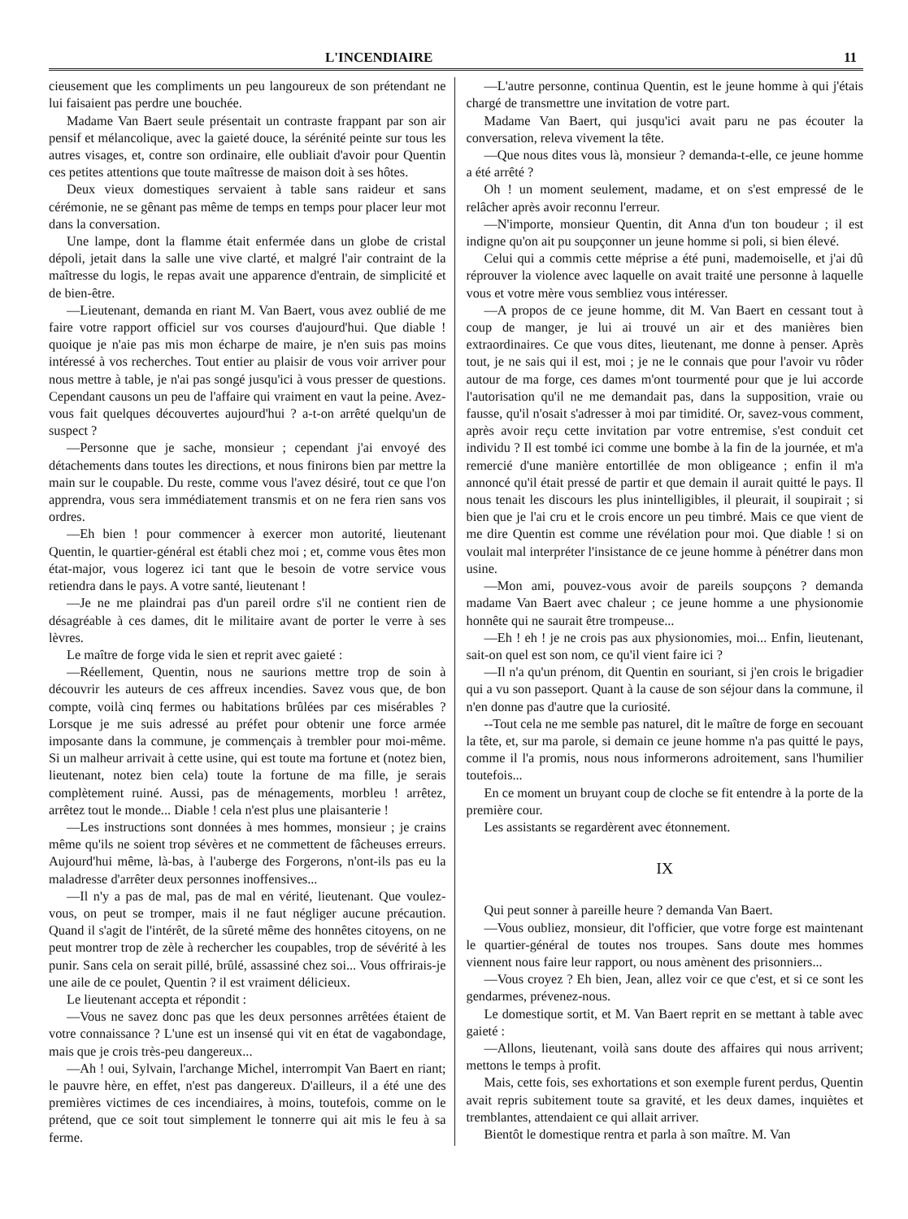L'INCENDIAIRE 11
cieusement que les compliments un peu langoureux de son prétendant ne lui faisaient pas perdre une bouchée.
Madame Van Baert seule présentait un contraste frappant par son air pensif et mélancolique, avec la gaieté douce, la sérénité peinte sur tous les autres visages, et, contre son ordinaire, elle oubliait d'avoir pour Quentin ces petites attentions que toute maîtresse de maison doit à ses hôtes.
Deux vieux domestiques servaient à table sans raideur et sans cérémonie, ne se gênant pas même de temps en temps pour placer leur mot dans la conversation.
Une lampe, dont la flamme était enfermée dans un globe de cristal dépoli, jetait dans la salle une vive clarté, et malgré l'air contraint de la maîtresse du logis, le repas avait une apparence d'entrain, de simplicité et de bien-être.
—Lieutenant, demanda en riant M. Van Baert, vous avez oublié de me faire votre rapport officiel sur vos courses d'aujourd'hui. Que diable ! quoique je n'aie pas mis mon écharpe de maire, je n'en suis pas moins intéressé à vos recherches. Tout entier au plaisir de vous voir arriver pour nous mettre à table, je n'ai pas songé jusqu'ici à vous presser de questions. Cependant causons un peu de l'affaire qui vraiment en vaut la peine. Avez-vous fait quelques découvertes aujourd'hui ? a-t-on arrêté quelqu'un de suspect ?
—Personne que je sache, monsieur ; cependant j'ai envoyé des détachements dans toutes les directions, et nous finirons bien par mettre la main sur le coupable. Du reste, comme vous l'avez désiré, tout ce que l'on apprendra, vous sera immédiatement transmis et on ne fera rien sans vos ordres.
—Eh bien ! pour commencer à exercer mon autorité, lieutenant Quentin, le quartier-général est établi chez moi ; et, comme vous êtes mon état-major, vous logerez ici tant que le besoin de votre service vous retiendra dans le pays. A votre santé, lieutenant !
—Je ne me plaindrai pas d'un pareil ordre s'il ne contient rien de désagréable à ces dames, dit le militaire avant de porter le verre à ses lèvres.
Le maître de forge vida le sien et reprit avec gaieté :
—Réellement, Quentin, nous ne saurions mettre trop de soin à découvrir les auteurs de ces affreux incendies. Savez vous que, de bon compte, voilà cinq fermes ou habitations brûlées par ces misérables ? Lorsque je me suis adressé au préfet pour obtenir une force armée imposante dans la commune, je commençais à trembler pour moi-même. Si un malheur arrivait à cette usine, qui est toute ma fortune et (notez bien, lieutenant, notez bien cela) toute la fortune de ma fille, je serais complètement ruiné. Aussi, pas de ménagements, morbleu ! arrêtez, arrêtez tout le monde... Diable ! cela n'est plus une plaisanterie !
—Les instructions sont données à mes hommes, monsieur ; je crains même qu'ils ne soient trop sévères et ne commettent de fâcheuses erreurs. Aujourd'hui même, là-bas, à l'auberge des Forgerons, n'ont-ils pas eu la maladresse d'arrêter deux personnes inoffensives...
—Il n'y a pas de mal, pas de mal en vérité, lieutenant. Que voulez-vous, on peut se tromper, mais il ne faut négliger aucune précaution. Quand il s'agit de l'intérêt, de la sûreté même des honnêtes citoyens, on ne peut montrer trop de zèle à rechercher les coupables, trop de sévérité à les punir. Sans cela on serait pillé, brûlé, assassiné chez soi... Vous offrirais-je une aile de ce poulet, Quentin ? il est vraiment délicieux.
Le lieutenant accepta et répondit :
—Vous ne savez donc pas que les deux personnes arrêtées étaient de votre connaissance ? L'une est un insensé qui vit en état de vagabondage, mais que je crois très-peu dangereux...
—Ah ! oui, Sylvain, l'archange Michel, interrompit Van Baert en riant; le pauvre hère, en effet, n'est pas dangereux. D'ailleurs, il a été une des premières victimes de ces incendiaires, à moins, toutefois, comme on le prétend, que ce soit tout simplement le tonnerre qui ait mis le feu à sa ferme.
—L'autre personne, continua Quentin, est le jeune homme à qui j'étais chargé de transmettre une invitation de votre part.
Madame Van Baert, qui jusqu'ici avait paru ne pas écouter la conversation, releva vivement la tête.
—Que nous dites vous là, monsieur ? demanda-t-elle, ce jeune homme a été arrêté ?
Oh ! un moment seulement, madame, et on s'est empressé de le relâcher après avoir reconnu l'erreur.
—N'importe, monsieur Quentin, dit Anna d'un ton boudeur ; il est indigne qu'on ait pu soupçonner un jeune homme si poli, si bien élevé.
Celui qui a commis cette méprise a été puni, mademoiselle, et j'ai dû réprouver la violence avec laquelle on avait traité une personne à laquelle vous et votre mère vous sembliez vous intéresser.
—A propos de ce jeune homme, dit M. Van Baert en cessant tout à coup de manger, je lui ai trouvé un air et des manières bien extraordinaires. Ce que vous dites, lieutenant, me donne à penser. Après tout, je ne sais qui il est, moi ; je ne le connais que pour l'avoir vu rôder autour de ma forge, ces dames m'ont tourmenté pour que je lui accorde l'autorisation qu'il ne me demandait pas, dans la supposition, vraie ou fausse, qu'il n'osait s'adresser à moi par timidité. Or, savez-vous comment, après avoir reçu cette invitation par votre entremise, s'est conduit cet individu ? Il est tombé ici comme une bombe à la fin de la journée, et m'a remercié d'une manière entortillée de mon obligeance ; enfin il m'a annoncé qu'il était pressé de partir et que demain il aurait quitté le pays. Il nous tenait les discours les plus inintelligibles, il pleurait, il soupirait ; si bien que je l'ai cru et le crois encore un peu timbré. Mais ce que vient de me dire Quentin est comme une révélation pour moi. Que diable ! si on voulait mal interpréter l'insistance de ce jeune homme à pénétrer dans mon usine.
—Mon ami, pouvez-vous avoir de pareils soupçons ? demanda madame Van Baert avec chaleur ; ce jeune homme a une physionomie honnête qui ne saurait être trompeuse...
—Eh ! eh ! je ne crois pas aux physionomies, moi... Enfin, lieutenant, sait-on quel est son nom, ce qu'il vient faire ici ?
—Il n'a qu'un prénom, dit Quentin en souriant, si j'en crois le brigadier qui a vu son passeport. Quant à la cause de son séjour dans la commune, il n'en donne pas d'autre que la curiosité.
--Tout cela ne me semble pas naturel, dit le maître de forge en secouant la tête, et, sur ma parole, si demain ce jeune homme n'a pas quitté le pays, comme il l'a promis, nous nous informerons adroitement, sans l'humilier toutefois...
En ce moment un bruyant coup de cloche se fit entendre à la porte de la première cour.
Les assistants se regardèrent avec étonnement.
IX
Qui peut sonner à pareille heure ? demanda Van Baert.
—Vous oubliez, monsieur, dit l'officier, que votre forge est maintenant le quartier-général de toutes nos troupes. Sans doute mes hommes viennent nous faire leur rapport, ou nous amènent des prisonniers...
—Vous croyez ? Eh bien, Jean, allez voir ce que c'est, et si ce sont les gendarmes, prévenez-nous.
Le domestique sortit, et M. Van Baert reprit en se mettant à table avec gaieté :
—Allons, lieutenant, voilà sans doute des affaires qui nous arrivent; mettons le temps à profit.
Mais, cette fois, ses exhortations et son exemple furent perdus, Quentin avait repris subitement toute sa gravité, et les deux dames, inquiètes et tremblantes, attendaient ce qui allait arriver.
Bientôt le domestique rentra et parla à son maître. M. Van